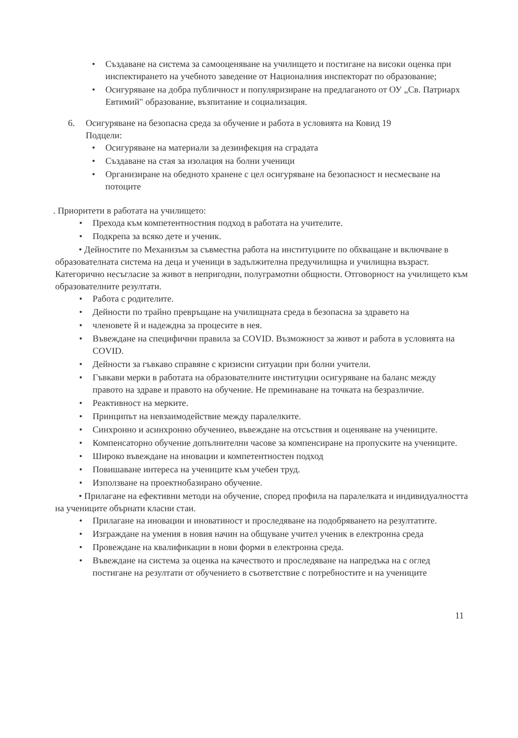• Създаване на система за самооценяване на училището и постигане на високи оценка при инспектирането на учебното заведение от Националния инспекторат по образование;
• Осигуряване на добра публичност и популяризиране на предлаганото от ОУ „Св. Патриарх Евтимий" образование, възпитание и социализация.
6. Осигуряване на безопасна среда за обучение и работа в условията на Ковид 19
Подцели:
• Осигуряване на материали за дезинфекция на сградата
• Създаване на стая за изолация на болни ученици
• Организиране на обедното хранене с цел осигуряване на безопасност и несмесване на потоците
. Приоритети в работата на училището:
• Прехода към компетентностния подход в работата на учителите.
• Подкрепа за всяко дете и ученик.
• Дейностите по Механизъм за съвместна работа на институциите по обхващане и включване в образователната система на деца и ученици в задължителна предучилищна и училищна възраст. Категорично несъгласие за живот в непригодни, полуграмотни общности. Отговорност на училището към образователните резултати.
• Работа с родителите.
• Дейности по трайно превръщане на училищната среда в безопасна за здравето на
• членовете й и надеждна за процесите в нея.
• Въвеждане на специфични правила за COVID. Възможност за живот и работа в условията на COVID.
• Дейности за гъвкаво справяне с кризисни ситуации при болни учители.
• Гъвкави мерки в работата на образователните институции осигуряване на баланс между правото на здраве и правото на обучение. Не преминаване на точката на безразличие.
• Реактивност на мерките.
• Принципът на невзаимодействие между паралелките.
• Синхронно и асинхронно обучениео, въвеждане на отсъствия и оценяване на учениците.
• Компенсаторно обучение допълнителни часове за компенсиране на пропуските на учениците.
• Широко въвеждане на иновации и компетентностен подход
• Повишаване интереса на учениците към учебен труд.
• Използване на проектнобазирано обучение.
• Прилагане на ефективни методи на обучение, според профила на паралелката и индивидуалността на учениците обърнати класни стаи.
• Прилагане на иновации и иноватиност и проследяване на подобряването на резултатите.
• Изграждане на умения в новия начин на общуване учител ученик в електронна среда
• Провеждане на квалификации в нови форми в електронна среда.
• Въвеждане на система за оценка на качеството и проследяване на напредъка на с оглед постигане на резултати от обучението в съответствие с потребностите и на учениците
11